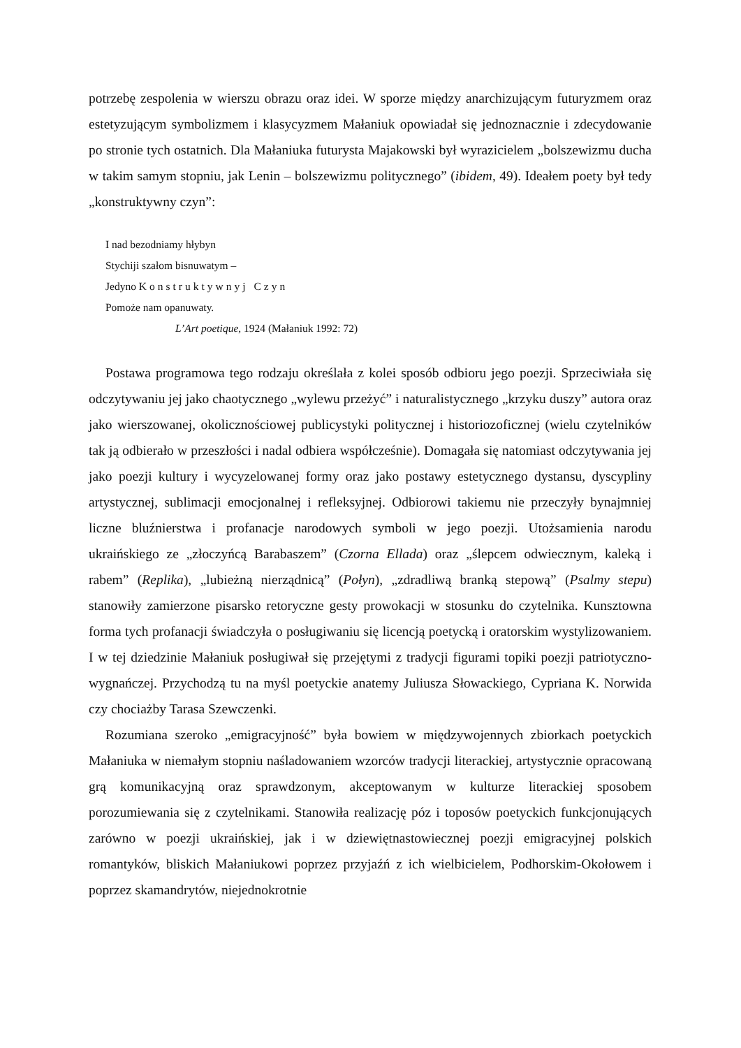potrzebę zespolenia w wierszu obrazu oraz idei. W sporze między anarchizującym futuryzmem oraz estetyzującym symbolizmem i klasycyzmem Małaniuk opowiadał się jednoznacznie i zdecydowanie po stronie tych ostatnich. Dla Małaniuka futurysta Majakowski był wyrazicielem „bolszewizmu ducha w takim samym stopniu, jak Lenin – bolszewizmu politycznego” (ibidem, 49). Ideałem poety był tedy „konstruktywny czyn”:
I nad bezodniamy hłybyn
Stychiji szałom bisnuwatym –
Jedyno Konstruktywnyj Czyn
Pomoże nam opanuwaty.
L’Art poetique, 1924 (Małaniuk 1992: 72)
Postawa programowa tego rodzaju określała z kolei sposób odbioru jego poezji. Sprzeciwiała się odczytywaniu jej jako chaotycznego „wylewu przeżyć” i naturalistycznego „krzyku duszy” autora oraz jako wierszowanej, okolicznościowej publicystyki politycznej i historiozoficznej (wielu czytelników tak ją odbierało w przeszłości i nadal odbiera współcześnie). Domagała się natomiast odczytywania jej jako poezji kultury i wycyzelowanej formy oraz jako postawy estetycznego dystansu, dyscypliny artystycznej, sublimacji emocjonalnej i refleksyjnej. Odbiorowi takiemu nie przeczyły bynajmniej liczne bluźnierstwa i profanacje narodowych symboli w jego poezji. Utożsamienia narodu ukraińskiego ze „złoczyńcą Barabaszem” (Czorna Ellada) oraz „ślepcem odwiecznym, kaleką i rabem” (Replika), „lubieżną nierządnicą” (Połyn), „zdradliwą branką stepową” (Psalmy stepu) stanowiły zamierzone pisarsko retoryczne gesty prowokacji w stosunku do czytelnika. Kunsztowna forma tych profanacji świadczyła o posługiwaniu się licencją poetycką i oratorskim wystylizowaniem. I w tej dziedzinie Małaniuk posługiwał się przejętymi z tradycji figurami topiki poezji patriotyczno-wygnańczej. Przychodzą tu na myśl poetyckie anatemy Juliusza Słowackiego, Cypriana K. Norwida czy chociażby Tarasa Szewczenki.
Rozumiana szeroko „emigracyjność” była bowiem w międzywojennych zbiorkach poetyckich Małaniuka w niemałym stopniu naśladowaniem wzorców tradycji literackiej, artystycznie opracowaną grą komunikacyjną oraz sprawdzonym, akceptowanym w kulturze literackiej sposobem porozumiewania się z czytelnikami. Stanowiła realizację póz i toposów poetyckich funkcjonujących zarówno w poezji ukraińskiej, jak i w dziewiętnastowiecznej poezji emigracyjnej polskich romantyków, bliskich Małaniukowi poprzez przyjaźń z ich wielbicielem, Podhorskim-Okołowem i poprzez skamandrytów, niejednokrotnie